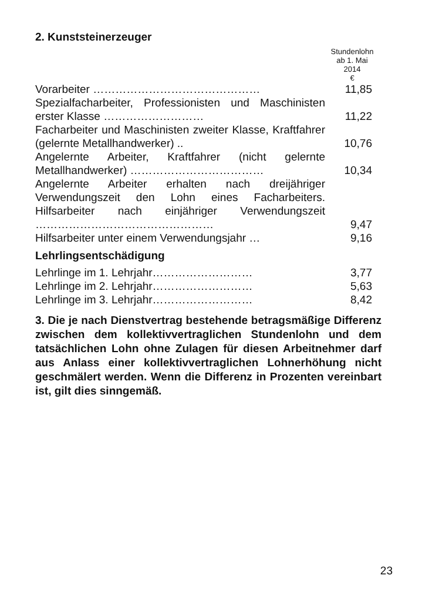2. Kunststeinerzeuger
Stundenlohn
ab 1. Mai
2014
€
| Vorarbeiter ……………………………………… | 11,85 |
| Spezialfacharbeiter, Professionisten und Maschinisten erster Klasse ……………………… | 11,22 |
| Facharbeiter und Maschinisten zweiter Klasse, Kraftfahrer (gelernte Metallhandwerker) .. | 10,76 |
| Angelernte Arbeiter, Kraftfahrer (nicht gelernte Metallhandwerker) ……………………………… | 10,34 |
| Angelernte Arbeiter erhalten nach dreijähriger Verwendungszeit den Lohn eines Facharbeiters. Hilfsarbeiter nach einjähriger Verwendungszeit ………………………………………… | 9,47 |
| Hilfsarbeiter unter einem Verwendungsjahr … | 9,16 |
Lehrlingsentschädigung
| Lehrlinge im 1. Lehrjahr……………………… | 3,77 |
| Lehrlinge im 2. Lehrjahr……………………… | 5,63 |
| Lehrlinge im 3. Lehrjahr……………………… | 8,42 |
3. Die je nach Dienstvertrag bestehende betragsmäßige Differenz zwischen dem kollektivvertraglichen Stundenlohn und dem tatsächlichen Lohn ohne Zulagen für diesen Arbeitnehmer darf aus Anlass einer kollektivvertraglichen Lohnerhöhung nicht geschmälert werden. Wenn die Differenz in Prozenten vereinbart ist, gilt dies sinngemäß.
23